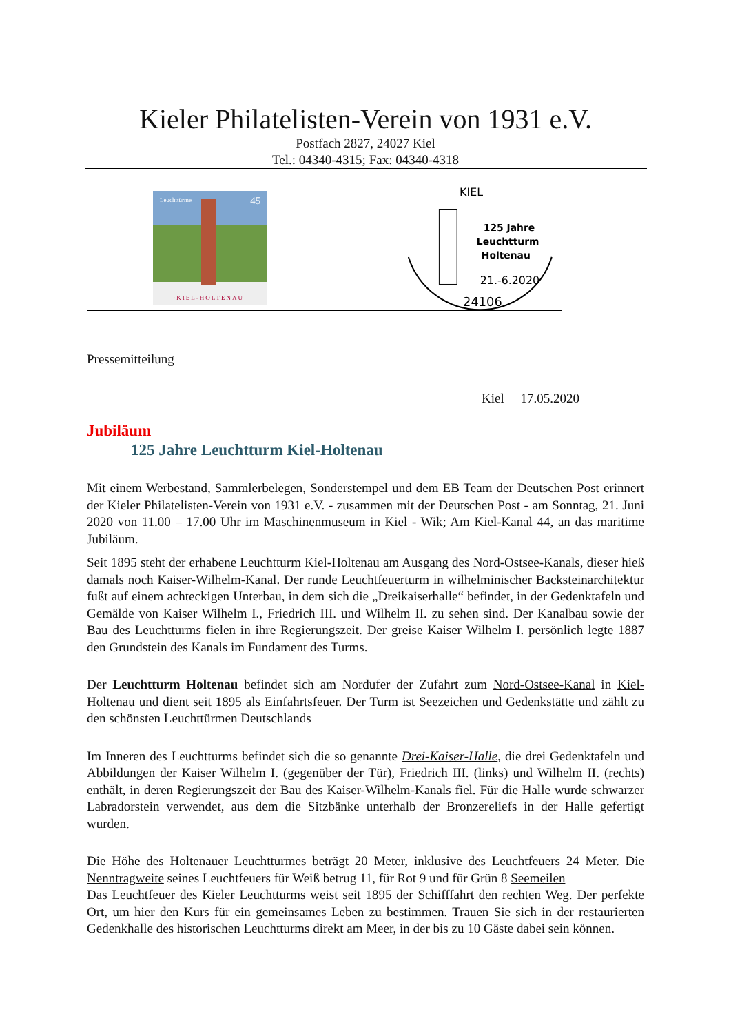Kieler Philatelisten-Verein von 1931 e.V.
Postfach 2827, 24027 Kiel
Tel.: 04340-4315; Fax: 04340-4318
Leuchttürme 45
·KIEL-HOLTENAU·
KIEL
125 Jahre
Leuchtturm
Holtenau
21.-6.2020
24106
Pressemitteilung
Kiel 17.05.2020
Jubiläum
125 Jahre Leuchtturm Kiel-Holtenau
Mit einem Werbestand, Sammlerbelegen, Sonderstempel und dem EB Team der Deutschen Post erinnert der Kieler Philatelisten-Verein von 1931 e.V. - zusammen mit der Deutschen Post - am Sonntag, 21. Juni 2020 von 11.00 – 17.00 Uhr im Maschinenmuseum in Kiel - Wik; Am Kiel-Kanal 44, an das maritime Jubiläum.
Seit 1895 steht der erhabene Leuchtturm Kiel-Holtenau am Ausgang des Nord-Ostsee-Kanals, dieser hieß damals noch Kaiser-Wilhelm-Kanal. Der runde Leuchtfeuerturm in wilhelminischer Backsteinarchitektur fußt auf einem achteckigen Unterbau, in dem sich die „Dreikaiserhalle“ befindet, in der Gedenktafeln und Gemälde von Kaiser Wilhelm I., Friedrich III. und Wilhelm II. zu sehen sind. Der Kanalbau sowie der Bau des Leuchtturms fielen in ihre Regierungszeit. Der greise Kaiser Wilhelm I. persönlich legte 1887 den Grundstein des Kanals im Fundament des Turms.
Der Leuchtturm Holtenau befindet sich am Nordufer der Zufahrt zum Nord-Ostsee-Kanal in Kiel-Holtenau und dient seit 1895 als Einfahrtsfeuer. Der Turm ist Seezeichen und Gedenkstätte und zählt zu den schönsten Leuchttürmen Deutschlands
Im Inneren des Leuchtturms befindet sich die so genannte Drei-Kaiser-Halle, die drei Gedenktafeln und Abbildungen der Kaiser Wilhelm I. (gegenüber der Tür), Friedrich III. (links) und Wilhelm II. (rechts) enthält, in deren Regierungszeit der Bau des Kaiser-Wilhelm-Kanals fiel. Für die Halle wurde schwarzer Labradorstein verwendet, aus dem die Sitzbänke unterhalb der Bronzereliefs in der Halle gefertigt wurden.
Die Höhe des Holtenauer Leuchtturmes beträgt 20 Meter, inklusive des Leuchtfeuers 24 Meter. Die Nenntragweite seines Leuchtfeuers für Weiß betrug 11, für Rot 9 und für Grün 8 Seemeilen
Das Leuchtfeuer des Kieler Leuchtturms weist seit 1895 der Schifffahrt den rechten Weg. Der perfekte Ort, um hier den Kurs für ein gemeinsames Leben zu bestimmen. Trauen Sie sich in der restaurierten Gedenkhalle des historischen Leuchtturms direkt am Meer, in der bis zu 10 Gäste dabei sein können.